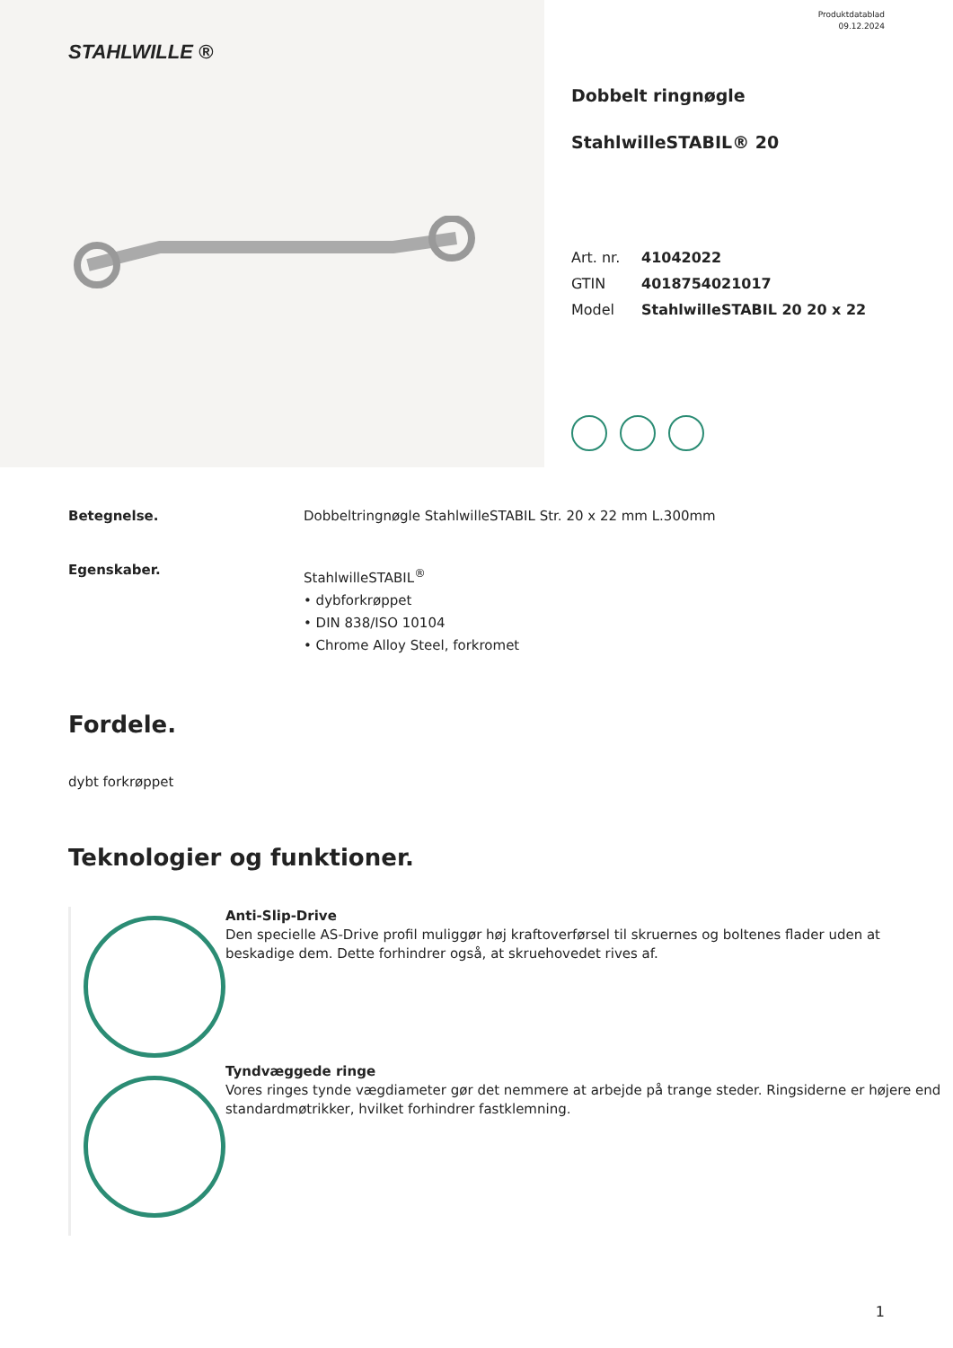STAHLWILLE ®
Produktdatablad
09.12.2024
Dobbelt ringnøgle
StahlwilleSTABIL® 20
Art. nr. 41042022
GTIN 4018754021017
Model StahlwilleSTABIL 20 20 x 22
Betegnelse. Dobbeltringnøgle StahlwilleSTABIL Str. 20 x 22 mm L.300mm
Egenskaber.
StahlwilleSTABIL<sup>®</sup>
• dybforkrøppet
• DIN 838/ISO 10104
• Chrome Alloy Steel, forkromet
Fordele.
dybt forkrøppet
Teknologier og funktioner.
Anti-Slip-Drive
Den specielle AS-Drive profil muliggør høj kraftoverførsel til skruernes og boltenes flader uden at beskadige dem. Dette forhindrer også, at skruehovedet rives af.
Tyndvæggede ringe
Vores ringes tynde vægdiameter gør det nemmere at arbejde på trange steder. Ringsiderne er højere end standardmøtrikker, hvilket forhindrer fastklemning.
1